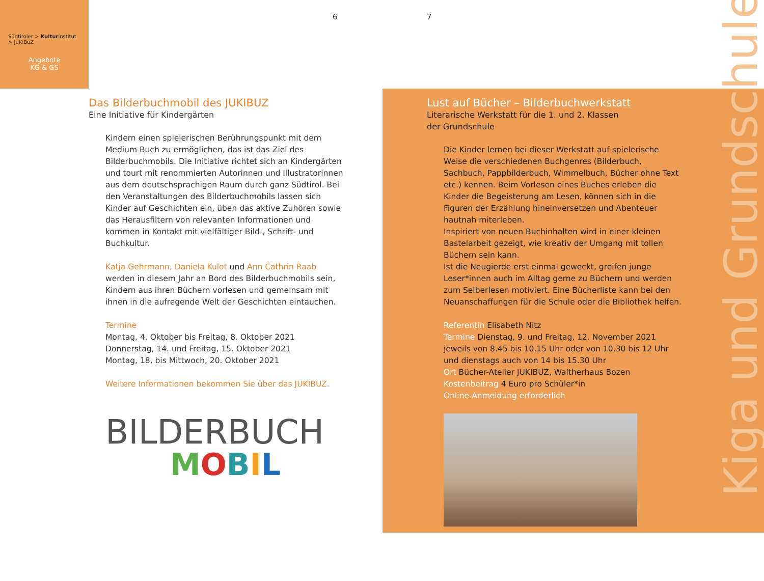Südtiroler > Kulturinstitut
> JuKiBuZ
Angebote
KG & GS
6 7
Das Bilderbuchmobil des JUKIBUZ
Eine Initiative für Kindergärten
Kindern einen spielerischen Berührungspunkt mit dem Medium Buch zu ermöglichen, das ist das Ziel des Bilderbuchmobils. Die Initiative richtet sich an Kindergärten und tourt mit renommierten Autorinnen und Illustratorinnen aus dem deutschsprachigen Raum durch ganz Südtirol. Bei den Veranstaltungen des Bilderbuchmobils lassen sich Kinder auf Geschichten ein, üben das aktive Zuhören sowie das Herausfiltern von relevanten Informationen und kommen in Kontakt mit vielfältiger Bild-, Schrift- und Buchkultur.
Katja Gehrmann, Daniela Kulot und Ann Cathrin Raab werden in diesem Jahr an Bord des Bilderbuchmobils sein, Kindern aus ihren Büchern vorlesen und gemeinsam mit ihnen in die aufregende Welt der Geschichten eintauchen.
Termine
Montag, 4. Oktober bis Freitag, 8. Oktober 2021
Donnerstag, 14. und Freitag, 15. Oktober 2021
Montag, 18. bis Mittwoch, 20. Oktober 2021
Weitere Informationen bekommen Sie über das JUKIBUZ.
BILDERBUCH
MOBIL
Lust auf Bücher – Bilderbuchwerkstatt
Literarische Werkstatt für die 1. und 2. Klassen
der Grundschule
Die Kinder lernen bei dieser Werkstatt auf spielerische Weise die verschiedenen Buchgenres (Bilderbuch, Sachbuch, Pappbilderbuch, Wimmelbuch, Bücher ohne Text etc.) kennen. Beim Vorlesen eines Buches erleben die Kinder die Begeisterung am Lesen, können sich in die Figuren der Erzählung hineinversetzen und Abenteuer hautnah miterleben.
Inspiriert von neuen Buchinhalten wird in einer kleinen Bastelarbeit gezeigt, wie kreativ der Umgang mit tollen Büchern sein kann.
Ist die Neugierde erst einmal geweckt, greifen junge Leser*innen auch im Alltag gerne zu Büchern und werden zum Selberlesen motiviert. Eine Bücherliste kann bei den Neuanschaffungen für die Schule oder die Bibliothek helfen.
Referentin Elisabeth Nitz
Termine Dienstag, 9. und Freitag, 12. November 2021 jeweils von 8.45 bis 10.15 Uhr oder von 10.30 bis 12 Uhr und dienstags auch von 14 bis 15.30 Uhr
Ort Bücher-Atelier JUKIBUZ, Waltherhaus Bozen
Kostenbeitrag 4 Euro pro Schüler*in
Online-Anmeldung erforderlich
Kiga und Grundschule